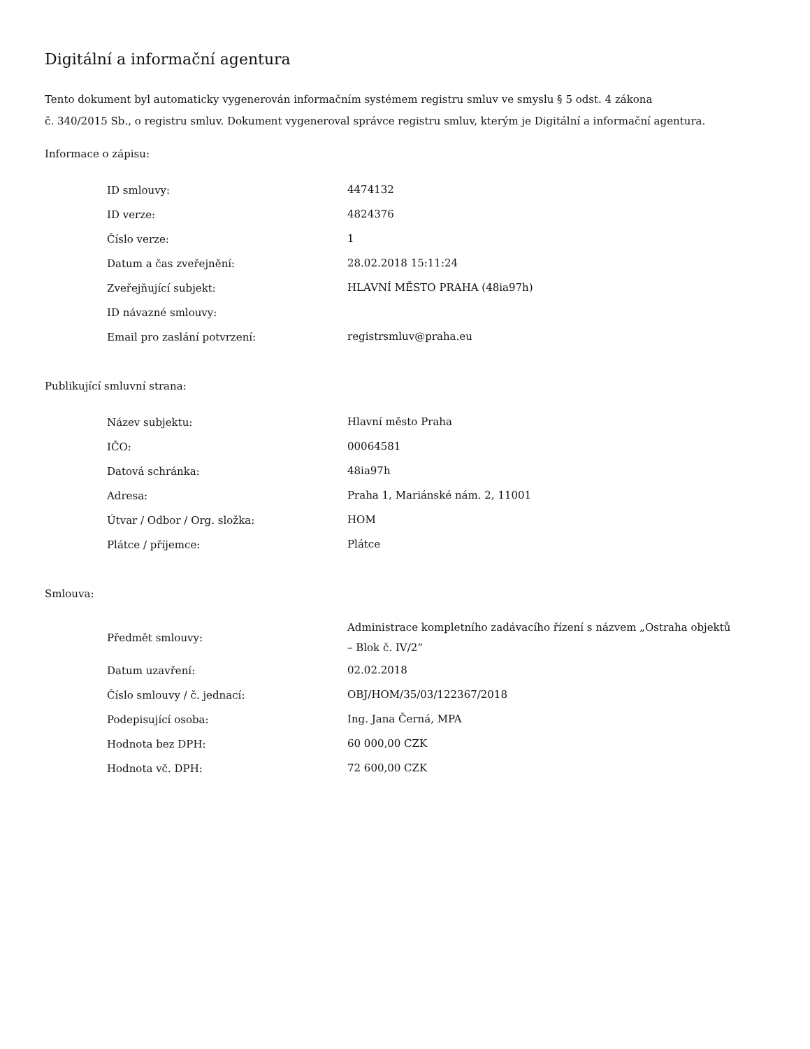Digitální a informační agentura
Tento dokument byl automaticky vygenerován informačním systémem registru smluv ve smyslu § 5 odst. 4 zákona
č. 340/2015 Sb., o registru smluv. Dokument vygeneroval správce registru smluv, kterým je Digitální a informační agentura.
Informace o zápisu:
| ID smlouvy: | 4474132 |
| ID verze: | 4824376 |
| Číslo verze: | 1 |
| Datum a čas zveřejnění: | 28.02.2018 15:11:24 |
| Zveřejňující subjekt: | HLAVNÍ MĚSTO PRAHA (48ia97h) |
| ID návazné smlouvy: | |
| Email pro zaslání potvrzení: | registrsmluv@praha.eu |
Publikující smluvní strana:
| Název subjektu: | Hlavní město Praha |
| IČO: | 00064581 |
| Datová schránka: | 48ia97h |
| Adresa: | Praha 1, Mariánské nám. 2, 11001 |
| Útvar / Odbor / Org. složka: | HOM |
| Plátce / příjemce: | Plátce |
Smlouva:
| Předmět smlouvy: | Administrace kompletního zadávacího řízení s názvem „Ostraha objektů – Blok č. IV/2“ |
| Datum uzavření: | 02.02.2018 |
| Číslo smlouvy / č. jednací: | OBJ/HOM/35/03/122367/2018 |
| Podepisující osoba: | Ing. Jana Černá, MPA |
| Hodnota bez DPH: | 60 000,00 CZK |
| Hodnota vč. DPH: | 72 600,00 CZK |